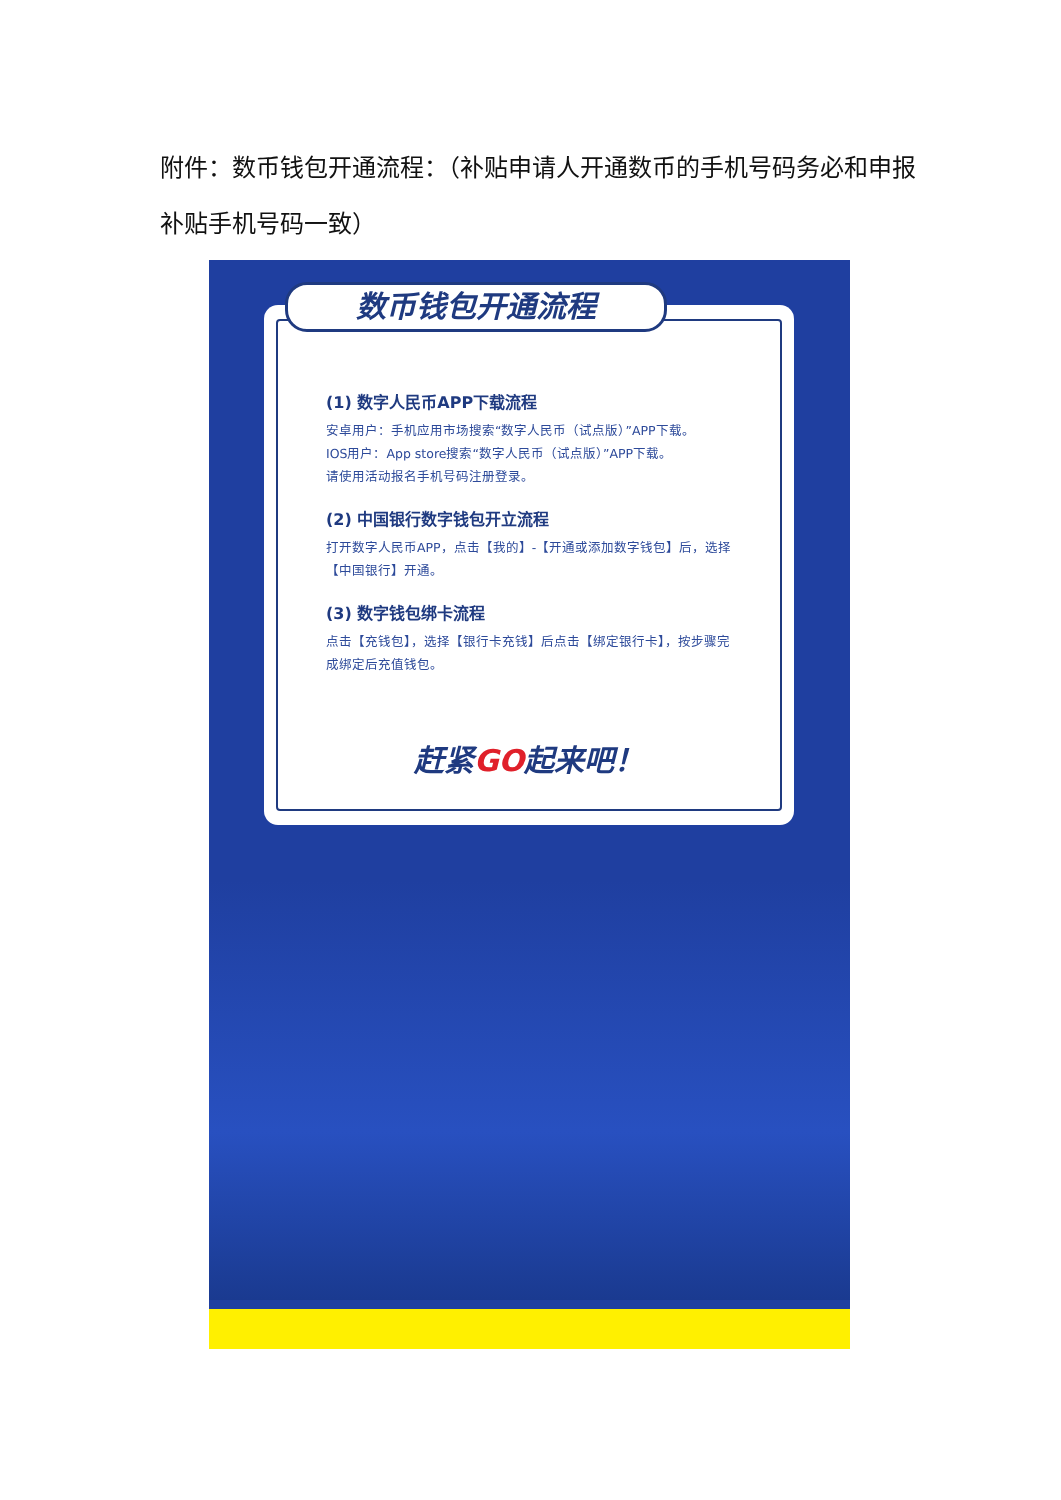附件：数币钱包开通流程：（补贴申请人开通数币的手机号码务必和申报补贴手机号码一致）
数币钱包开通流程
(1) 数字人民币APP下载流程
安卓用户：手机应用市场搜索“数字人民币（试点版）”APP下载。
IOS用户：App store搜索“数字人民币（试点版）”APP下载。
请使用活动报名手机号码注册登录。
(2) 中国银行数字钱包开立流程
打开数字人民币APP，点击【我的】-【开通或添加数字钱包】后，选择【中国银行】开通。
(3) 数字钱包绑卡流程
点击【充钱包】，选择【银行卡充钱】后点击【绑定银行卡】，按步骤完成绑定后充值钱包。
赶紧GO起来吧！